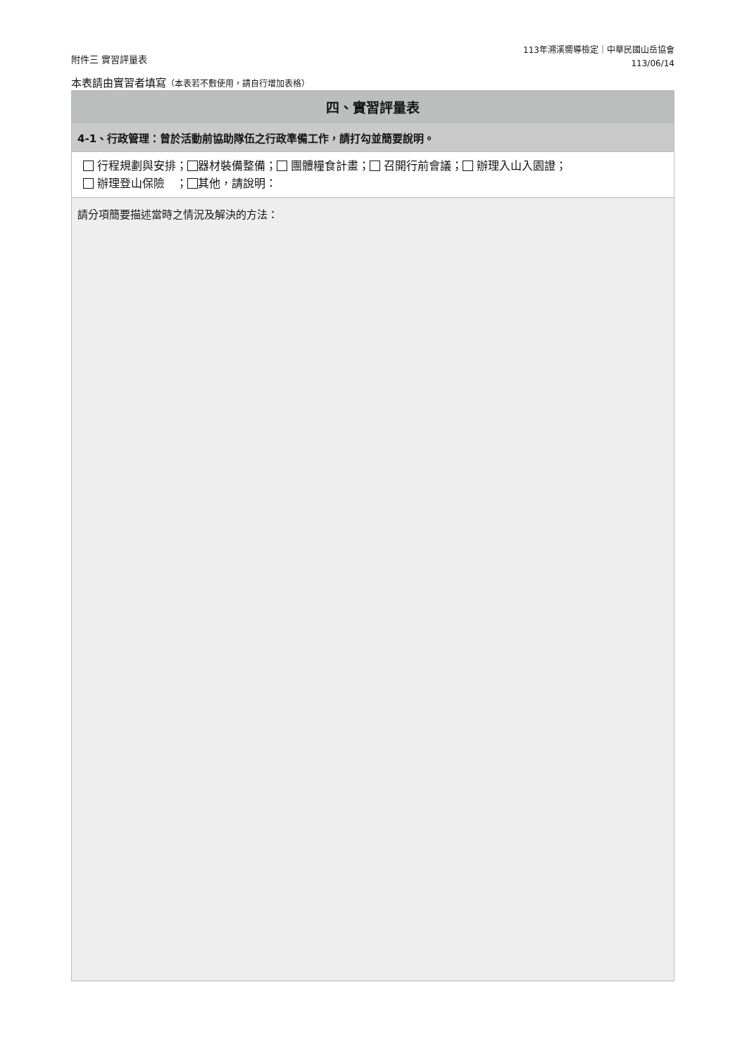附件三 實習評量表
113年溯溪嚮導檢定｜中華民國山岳協會
113/06/14
本表請由實習者填寫（本表若不敷使用，請自行增加表格）
| 四、實習評量表 |
| --- |
| 4-1、行政管理：曾於活動前協助隊伍之行政準備工作，請打勾並簡要說明。 |
| 行程規劃與安排； 器材裝備整備； 團體糧食計畫； 召開行前會議； 辦理入山入園證； 辦理登山保險 ； 其他，請說明： |
| 請分項簡要描述當時之情況及解決的方法： |